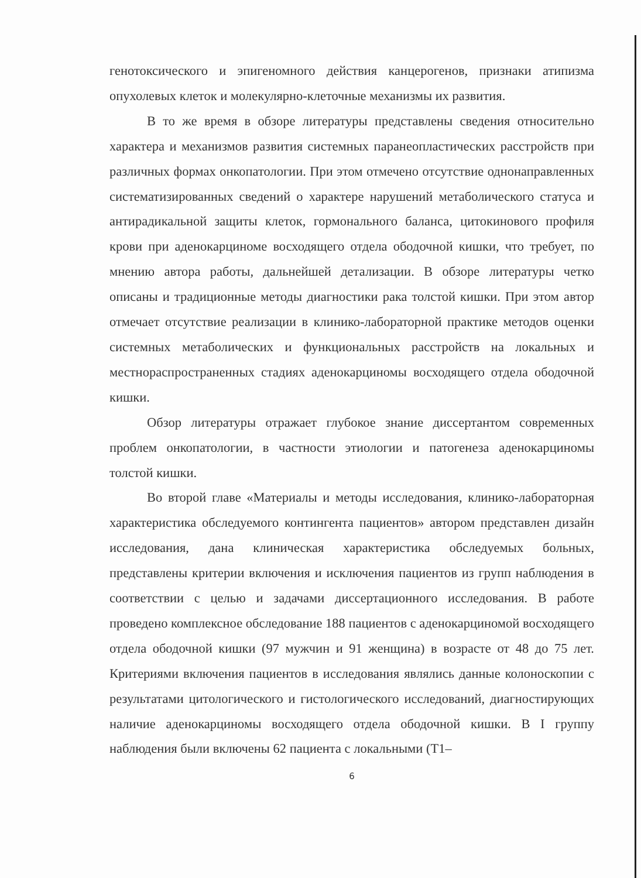генотоксического и эпигеномного действия канцерогенов, признаки атипизма опухолевых клеток и молекулярно-клеточные механизмы их развития.
В то же время в обзоре литературы представлены сведения относительно характера и механизмов развития системных паранеопластических расстройств при различных формах онкопатологии. При этом отмечено отсутствие однонаправленных систематизированных сведений о характере нарушений метаболического статуса и антирадикальной защиты клеток, гормонального баланса, цитокинового профиля крови при аденокарциноме восходящего отдела ободочной кишки, что требует, по мнению автора работы, дальнейшей детализации. В обзоре литературы четко описаны и традиционные методы диагностики рака толстой кишки. При этом автор отмечает отсутствие реализации в клинико-лабораторной практике методов оценки системных метаболических и функциональных расстройств на локальных и местнораспространенных стадиях аденокарциномы восходящего отдела ободочной кишки.
Обзор литературы отражает глубокое знание диссертантом современных проблем онкопатологии, в частности этиологии и патогенеза аденокарциномы толстой кишки.
Во второй главе «Материалы и методы исследования, клинико-лабораторная характеристика обследуемого контингента пациентов» автором представлен дизайн исследования, дана клиническая характеристика обследуемых больных, представлены критерии включения и исключения пациентов из групп наблюдения в соответствии с целью и задачами диссертационного исследования. В работе проведено комплексное обследование 188 пациентов с аденокарциномой восходящего отдела ободочной кишки (97 мужчин и 91 женщина) в возрасте от 48 до 75 лет. Критериями включения пациентов в исследования являлись данные колоноскопии с результатами цитологического и гистологического исследований, диагностирующих наличие аденокарциномы восходящего отдела ободочной кишки. В I группу наблюдения были включены 62 пациента с локальными (Т1–
6